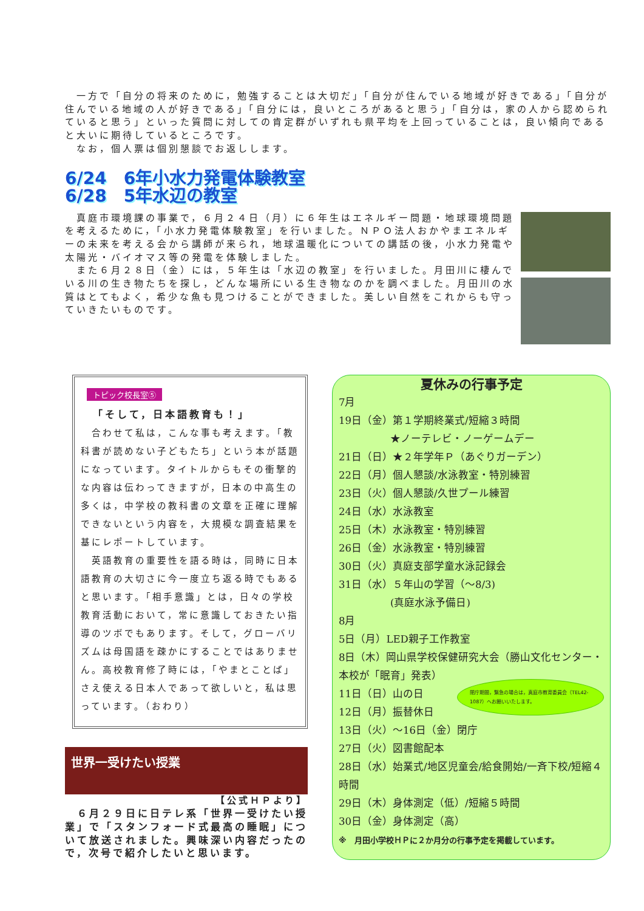一方で「自分の将来のために，勉強することは大切だ」「自分が住んでいる地域が好きである」「自分が住んでいる地域の人が好きである」「自分には，良いところがあると思う」「自分は，家の人から認められていると思う」といった質問に対しての肯定群がいずれも県平均を上回っていることは，良い傾向であると大いに期待しているところです。
　なお，個人票は個別懇談でお返しします。
6/24　6年小水力発電体験教室
6/28　5年水辺の教室
　真庭市環境課の事業で，６月２４日（月）に６年生はエネルギー問題・地球環境問題を考えるために，「小水力発電体験教室」を行いました。ＮＰＯ法人おかやまエネルギーの未来を考える会から講師が来られ，地球温暖化についての講話の後，小水力発電や太陽光・バイオマス等の発電を体験しました。
　また６月２８日（金）には，５年生は「水辺の教室」を行いました。月田川に棲んでいる川の生き物たちを探し，どんな場所にいる生き物なのかを調べました。月田川の水質はとてもよく，希少な魚も見つけることができました。美しい自然をこれからも守っていきたいものです。
トピック校長室⑤
「そして，日本語教育も！」
　合わせて私は，こんな事も考えます。「教科書が読めない子どもたち」という本が話題になっています。タイトルからもその衝撃的な内容は伝わってきますが，日本の中高生の多くは，中学校の教科書の文章を正確に理解できないという内容を，大規模な調査結果を基にレポートしています。
　英語教育の重要性を語る時は，同時に日本語教育の大切さに今一度立ち返る時でもあると思います。「相手意識」とは，日々の学校教育活動において，常に意識しておきたい指導のツボでもあります。そして，グローバリズムは母国語を疎かにすることではありません。高校教育修了時には，「やまとことば」さえ使える日本人であって欲しいと，私は思っています。（おわり）
世界一受けたい授業
【公式ＨＰより】
　６月２９日に日テレ系「世界一受けたい授業」で「スタンフォード式最高の睡眠」について放送されました。興味深い内容だったので，次号で紹介したいと思います。
夏休みの行事予定
7月
19日（金）第１学期終業式/短縮３時間
　　　　　★ノーテレビ・ノーゲームデー
21日（日）★２年学年Ｐ（あぐりガーデン）
22日（月）個人懇談/水泳教室・特別練習
23日（火）個人懇談/久世プール練習
24日（水）水泳教室
25日（木）水泳教室・特別練習
26日（金）水泳教室・特別練習
30日（火）真庭支部学童水泳記録会
31日（水）５年山の学習（～8/3)
　　　　　(真庭水泳予備日)
8月
5日（月）LED親子工作教室
8日（木）岡山県学校保健研究大会（勝山文化センター・本校が「眠育」発表）
閉庁期間，緊急の場合は，真庭市教育委員会（TEL42-1087）へお願いいたします。
11日（日）山の日
12日（月）振替休日
13日（火）～16日（金）閉庁
27日（火）図書館配本
28日（水）始業式/地区児童会/給食開始/一斉下校/短縮４時間
29日（木）身体測定（低）/短縮５時間
30日（金）身体測定（高）
※　月田小学校ＨＰに２か月分の行事予定を掲載しています。